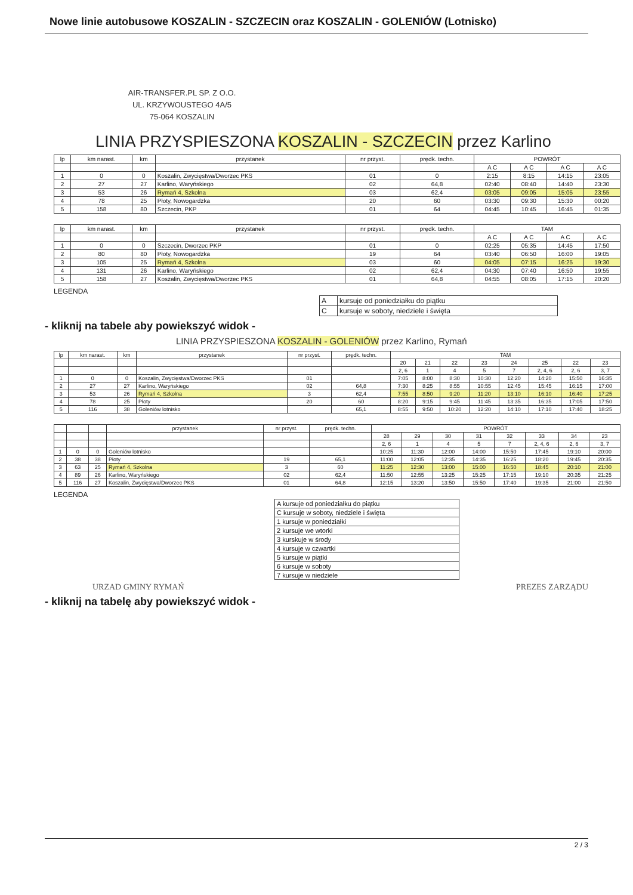Nowe linie autobusowe KOSZALIN - SZCZECIN oraz KOSZALIN - GOLENIÓW (Lotnisko)
AIR-TRANSFER.PL SP. Z O.O.
UL. KRZYWOUSTEGO 4A/5
75-064 KOSZALIN
LINIA PRZYSPIESZONA KOSZALIN - SZCZECIN przez Karlino
| lp | km narast. | km | przystanek | nr przyst. | prędk. techn. | POWRÓT | | | |
| --- | --- | --- | --- | --- | --- | --- | --- | --- | --- |
| | | | | | | A C | A C | A C | A C |
| 1 | 0 | 0 | Koszalin, Zwycięstwa/Dworzec PKS | 01 | 0 | 2:15 | 8:15 | 14:15 | 23:05 |
| 2 | 27 | 27 | Karlino, Waryńskiego | 02 | 64,8 | 02:40 | 08:40 | 14:40 | 23:30 |
| 3 | 53 | 26 | Rymań 4, Szkolna | 03 | 62,4 | 03:05 | 09:05 | 15:05 | 23:55 |
| 4 | 78 | 25 | Płoty, Nowogardzka | 20 | 60 | 03:30 | 09:30 | 15:30 | 00:20 |
| 5 | 158 | 80 | Szczecin, PKP | 01 | 64 | 04:45 | 10:45 | 16:45 | 01:35 |
| lp | km narast. | km | przystanek | nr przyst. | prędk. techn. | TAM | | | |
| --- | --- | --- | --- | --- | --- | --- | --- | --- | --- |
| | | | | | | A C | A C | A C | A C |
| 1 | 0 | 0 | Szczecin, Dworzec PKP | 01 | 0 | 02:25 | 05:35 | 14:45 | 17:50 |
| 2 | 80 | 80 | Płoty, Nowogardzka | 19 | 64 | 03:40 | 06:50 | 16:00 | 19:05 |
| 3 | 105 | 25 | Rymań 4, Szkolna | 03 | 60 | 04:05 | 07:15 | 16:25 | 19:30 |
| 4 | 131 | 26 | Karlino, Waryńskiego | 02 | 62,4 | 04:30 | 07:40 | 16:50 | 19:55 |
| 5 | 158 | 27 | Koszalin, Zwycięstwa/Dworzec PKS | 01 | 64,8 | 04:55 | 08:05 | 17:15 | 20:20 |
LEGENDA
| A | kursuje od poniedziałku do piątku |
| C | kursuje w soboty, niedziele i święta |
- kliknij na tabele aby powiekszyć widok -
LINIA PRZYSPIESZONA KOSZALIN - GOLENIÓW przez Karlino, Rymań
| lp | km narast. | km | przystanek | nr przyst. | prędk. techn. | TAM | | | | | | | |
| --- | --- | --- | --- | --- | --- | --- | --- | --- | --- | --- | --- | --- | --- |
| | | | | | | 20 | 21 | 22 | 23 | 24 | 25 | 22 | 23 |
| | | | | | | 2, 6 | 1 | 4 | 5 | 7 | 2, 4, 6 | 2, 6 | 3, 7 |
| 1 | 0 | 0 | Koszalin, Zwycięstwa/Dworzec PKS | 01 | | 7:05 | 8:00 | 8:30 | 10:30 | 12:20 | 14:20 | 15:50 | 16:35 |
| 2 | 27 | 27 | Karlino, Waryńskiego | 02 | 64,8 | 7:30 | 8:25 | 8:55 | 10:55 | 12:45 | 15:45 | 16:15 | 17:00 |
| 3 | 53 | 26 | Rymań 4, Szkolna | 3 | 62,4 | 7:55 | 8:50 | 9:20 | 11:20 | 13:10 | 16:10 | 16:40 | 17:25 |
| 4 | 78 | 25 | Płoty | 20 | 60 | 8:20 | 9:15 | 9:45 | 11:45 | 13:35 | 16:35 | 17:05 | 17:50 |
| 5 | 116 | 38 | Goleniów lotnisko | | 65,1 | 8:55 | 9:50 | 10:20 | 12:20 | 14:10 | 17:10 | 17:40 | 18:25 |
| | | | przystanek | nr przyst. | prędk. techn. | POWRÓT | | | | | | | |
| --- | --- | --- | --- | --- | --- | --- | --- | --- | --- | --- | --- | --- | --- |
| | | | | | | 28 | 29 | 30 | 31 | 32 | 33 | 34 | 23 |
| | | | | | | 2, 6 | 1 | 4 | 5 | 7 | 2, 4, 6 | 2, 6 | 3, 7 |
| 1 | 0 | 0 | Goleniów lotnisko | | | 10:25 | 11:30 | 12:00 | 14:00 | 15:50 | 17:45 | 19:10 | 20:00 |
| 2 | 38 | 38 | Płoty | 19 | 65,1 | 11:00 | 12:05 | 12:35 | 14:35 | 16:25 | 18:20 | 19:45 | 20:35 |
| 3 | 63 | 25 | Rymań 4, Szkolna | 3 | 60 | 11:25 | 12:30 | 13:00 | 15:00 | 16:50 | 18:45 | 20:10 | 21:00 |
| 4 | 89 | 26 | Karlino, Waryńskiego | 02 | 62,4 | 11:50 | 12:55 | 13:25 | 15:25 | 17:15 | 19:10 | 20:35 | 21:25 |
| 5 | 116 | 27 | Koszalin, Zwycięstwa/Dworzec PKS | 01 | 64,8 | 12:15 | 13:20 | 13:50 | 15:50 | 17:40 | 19:35 | 21:00 | 21:50 |
LEGENDA
| A kursuje od poniedziałku do piątku |
| C kursuje w soboty, niedziele i święta |
| 1 kursuje w poniedziałki |
| 2 kursuje we wtorki |
| 3 kurskuje w środy |
| 4 kursuje w czwartki |
| 5 kursuje w piątki |
| 6 kursuje w soboty |
| 7 kursuje w niedziele |
URZAD GMINY RYMAŃ PREZES ZARZĄDU
- kliknij na tabelę aby powiekszyć widok -
2 / 3